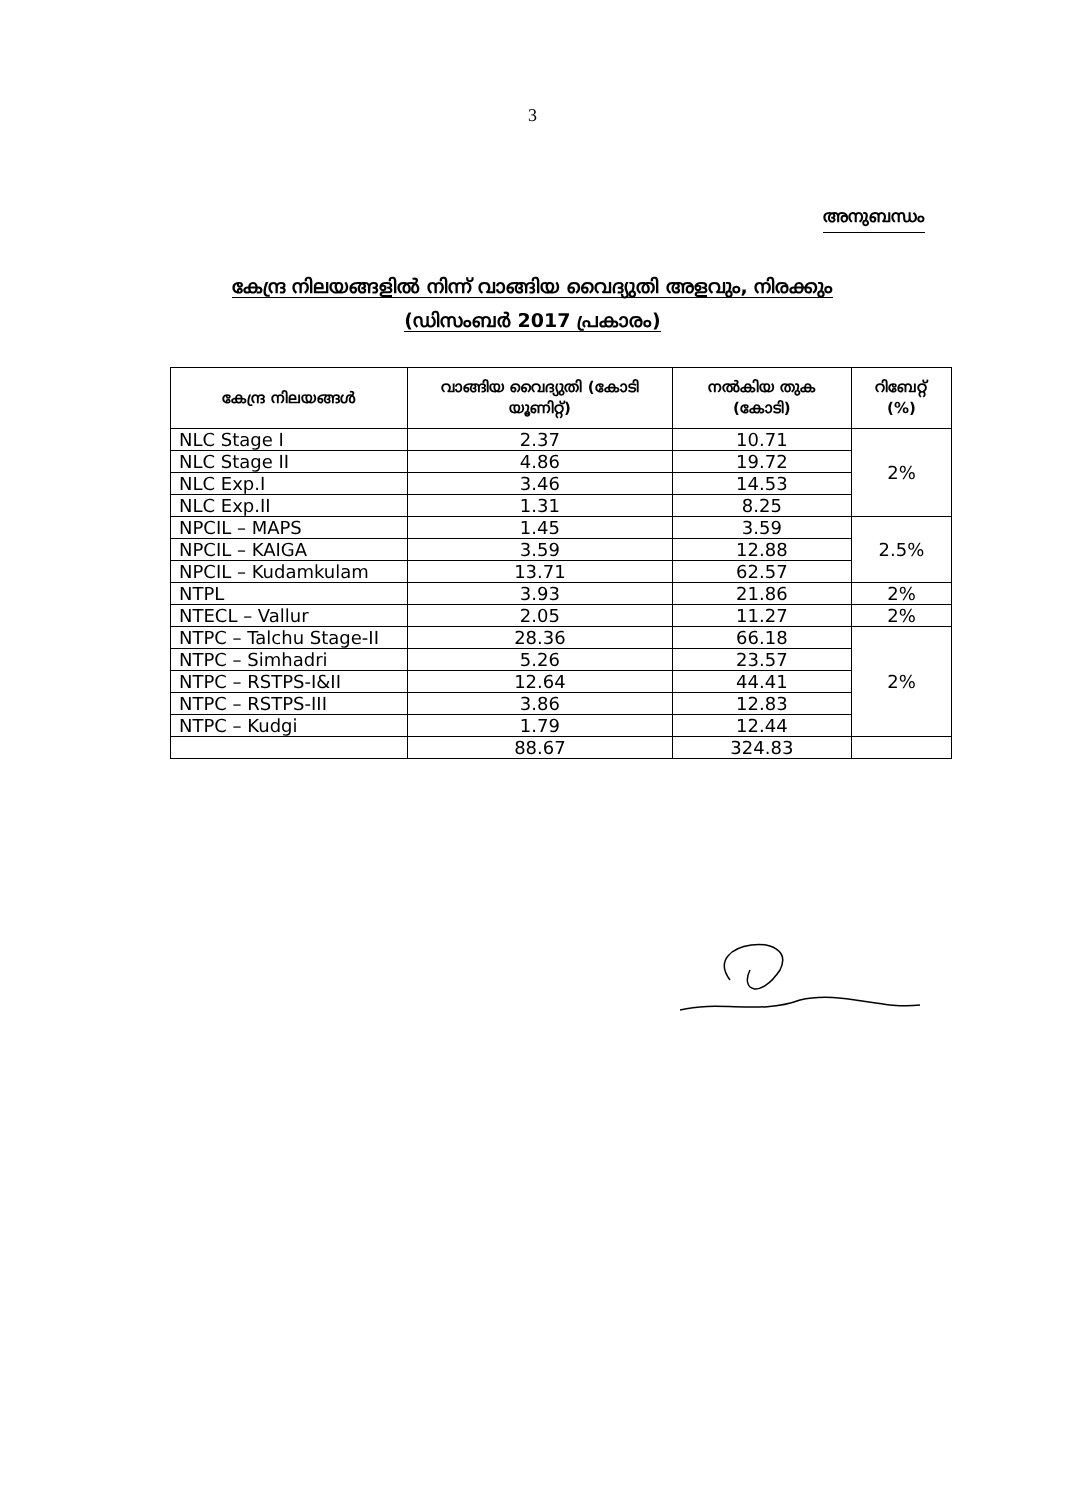3
അനുബന്ധം
കേന്ദ്ര നിലയങ്ങളിൽ നിന്ന് വാങ്ങിയ വൈദ്യുതി അളവും, നിരക്കും
(ഡിസംബർ 2017 പ്രകാരം)
| കേന്ദ്ര നിലയങ്ങൾ | വാങ്ങിയ വൈദ്യുതി (കോടി യൂണിറ്റ്) | നൽകിയ തുക (കോടി) | റിബേറ്റ് (%) |
| --- | --- | --- | --- |
| NLC Stage I | 2.37 | 10.71 | 2% |
| NLC Stage II | 4.86 | 19.72 | |
| NLC Exp.I | 3.46 | 14.53 | |
| NLC Exp.II | 1.31 | 8.25 | |
| NPCIL – MAPS | 1.45 | 3.59 | 2.5% |
| NPCIL – KAIGA | 3.59 | 12.88 | |
| NPCIL – Kudamkulam | 13.71 | 62.57 | |
| NTPL | 3.93 | 21.86 | 2% |
| NTECL – Vallur | 2.05 | 11.27 | 2% |
| NTPC – Talchu Stage-II | 28.36 | 66.18 | 2% |
| NTPC – Simhadri | 5.26 | 23.57 | |
| NTPC – RSTPS-I&II | 12.64 | 44.41 | |
| NTPC – RSTPS-III | 3.86 | 12.83 | |
| NTPC – Kudgi | 1.79 | 12.44 | |
| | 88.67 | 324.83 | |